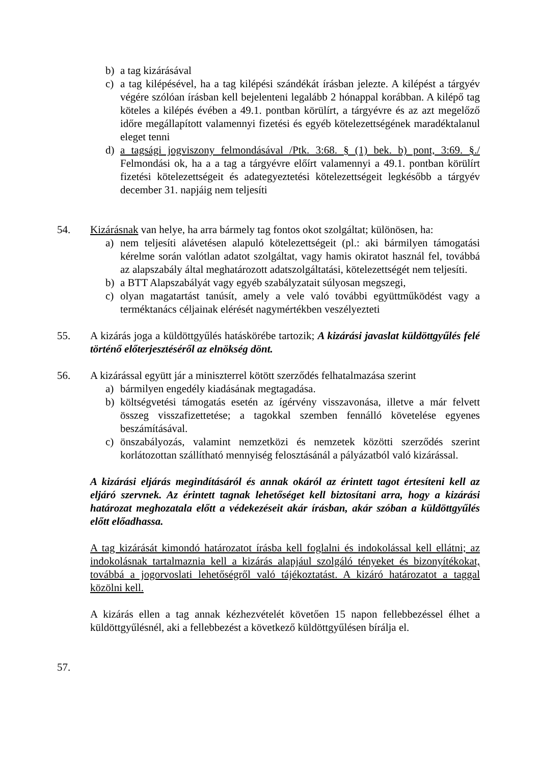b) a tag kizárásával
c) a tag kilépésével, ha a tag kilépési szándékát írásban jelezte. A kilépést a tárgyév végére szólóan írásban kell bejelenteni legalább 2 hónappal korábban. A kilépő tag köteles a kilépés évében a 49.1. pontban körülírt, a tárgyévre és az azt megelőző időre megállapított valamennyi fizetési és egyéb kötelezettségének maradéktalanul eleget tenni
d) a tagsági jogviszony felmondásával /Ptk. 3:68. § (1) bek. b) pont, 3:69. §./ Felmondási ok, ha a a tag a tárgyévre előírt valamennyi a 49.1. pontban körülírt fizetési kötelezettségeit és adategyeztetési kötelezettségeit legkésőbb a tárgyév december 31. napjáig nem teljesíti
54. Kizárásnak van helye, ha arra bármely tag fontos okot szolgáltat; különösen, ha:
a) nem teljesíti alávetésen alapuló kötelezettségeit (pl.: aki bármilyen támogatási kérelme során valótlan adatot szolgáltat, vagy hamis okiratot használ fel, továbbá az alapszabály által meghatározott adatszolgáltatási, kötelezettségét nem teljesíti.
b) a BTT Alapszabályát vagy egyéb szabályzatait súlyosan megszegi,
c) olyan magatartást tanúsít, amely a vele való további együttműködést vagy a terméktanács céljainak elérését nagymértékben veszélyezteti
55. A kizárás joga a küldöttgyűlés hatáskörébe tartozik; A kizárási javaslat küldöttgyűlés felé történő előterjesztéséről az elnökség dönt.
56. A kizárással együtt jár a miniszterrel kötött szerződés felhatalmazása szerint
a) bármilyen engedély kiadásának megtagadása.
b) költségvetési támogatás esetén az ígérvény visszavonása, illetve a már felvett összeg visszafizettetése; a tagokkal szemben fennálló követelése egyenes beszámításával.
c) önszabályozás, valamint nemzetközi és nemzetek közötti szerződés szerint korlátozottan szállítható mennyiség felosztásánál a pályázatból való kizárással.
A kizárási eljárás megindításáról és annak okáról az érintett tagot értesíteni kell az eljáró szervnek. Az érintett tagnak lehetőséget kell biztosítani arra, hogy a kizárási határozat meghozatala előtt a védekezéseit akár írásban, akár szóban a küldöttgyűlés előtt előadhassa.
A tag kizárását kimondó határozatot írásba kell foglalni és indokolással kell ellátni; az indokolásnak tartalmaznia kell a kizárás alapjául szolgáló tényeket és bizonyítékokat, továbbá a jogorvoslati lehetőségről való tájékoztatást. A kizáró határozatot a taggal közölni kell.
A kizárás ellen a tag annak kézhezvételét követően 15 napon fellebbezéssel élhet a küldöttgyűlésnél, aki a fellebbezést a következő küldöttgyűlésen bírálja el.
57.